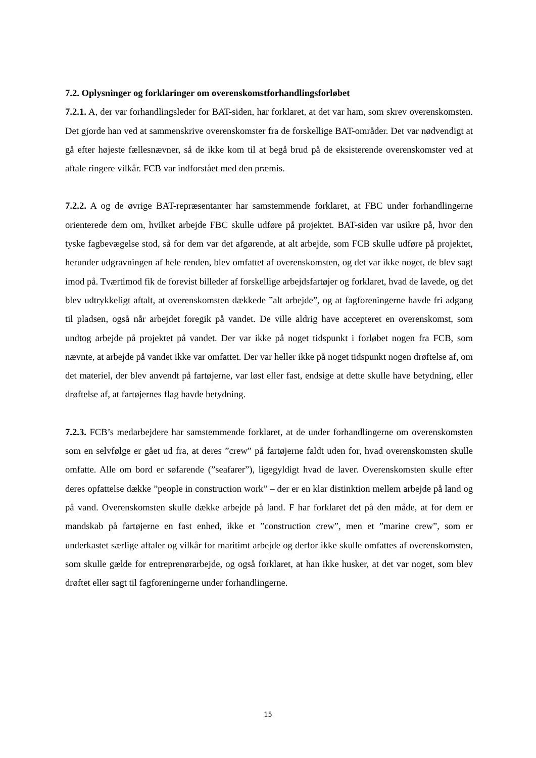7.2. Oplysninger og forklaringer om overenskomstforhandlingsforløbet
7.2.1. A, der var forhandlingsleder for BAT-siden, har forklaret, at det var ham, som skrev overenskomsten. Det gjorde han ved at sammenskrive overenskomster fra de forskellige BAT-områder. Det var nødvendigt at gå efter højeste fællesnævner, så de ikke kom til at begå brud på de eksisterende overenskomster ved at aftale ringere vilkår. FCB var indforstået med den præmis.
7.2.2. A og de øvrige BAT-repræsentanter har samstemmende forklaret, at FBC under forhandlingerne orienterede dem om, hvilket arbejde FBC skulle udføre på projektet. BAT-siden var usikre på, hvor den tyske fagbevægelse stod, så for dem var det afgørende, at alt arbejde, som FCB skulle udføre på projektet, herunder udgravningen af hele renden, blev omfattet af overenskomsten, og det var ikke noget, de blev sagt imod på. Tværtimod fik de forevist billeder af forskellige arbejdsfartøjer og forklaret, hvad de lavede, og det blev udtrykkeligt aftalt, at overenskomsten dækkede ”alt arbejde”, og at fagforeningerne havde fri adgang til pladsen, også når arbejdet foregik på vandet. De ville aldrig have accepteret en overenskomst, som undtog arbejde på projektet på vandet. Der var ikke på noget tidspunkt i forløbet nogen fra FCB, som nævnte, at arbejde på vandet ikke var omfattet. Der var heller ikke på noget tidspunkt nogen drøftelse af, om det materiel, der blev anvendt på fartøjerne, var løst eller fast, endsige at dette skulle have betydning, eller drøftelse af, at fartøjernes flag havde betydning.
7.2.3. FCB’s medarbejdere har samstemmende forklaret, at de under forhandlingerne om overenskomsten som en selvfølge er gået ud fra, at deres ”crew” på fartøjerne faldt uden for, hvad overenskomsten skulle omfatte. Alle om bord er søfarende (”seafarer”), ligegyldigt hvad de laver. Overenskomsten skulle efter deres opfattelse dække ”people in construction work” – der er en klar distinktion mellem arbejde på land og på vand. Overenskomsten skulle dække arbejde på land. F har forklaret det på den måde, at for dem er mandskab på fartøjerne en fast enhed, ikke et ”construction crew”, men et ”marine crew”, som er underkastet særlige aftaler og vilkår for maritimt arbejde og derfor ikke skulle omfattes af overenskomsten, som skulle gælde for entreprenørarbejde, og også forklaret, at han ikke husker, at det var noget, som blev drøftet eller sagt til fagforeningerne under forhandlingerne.
15